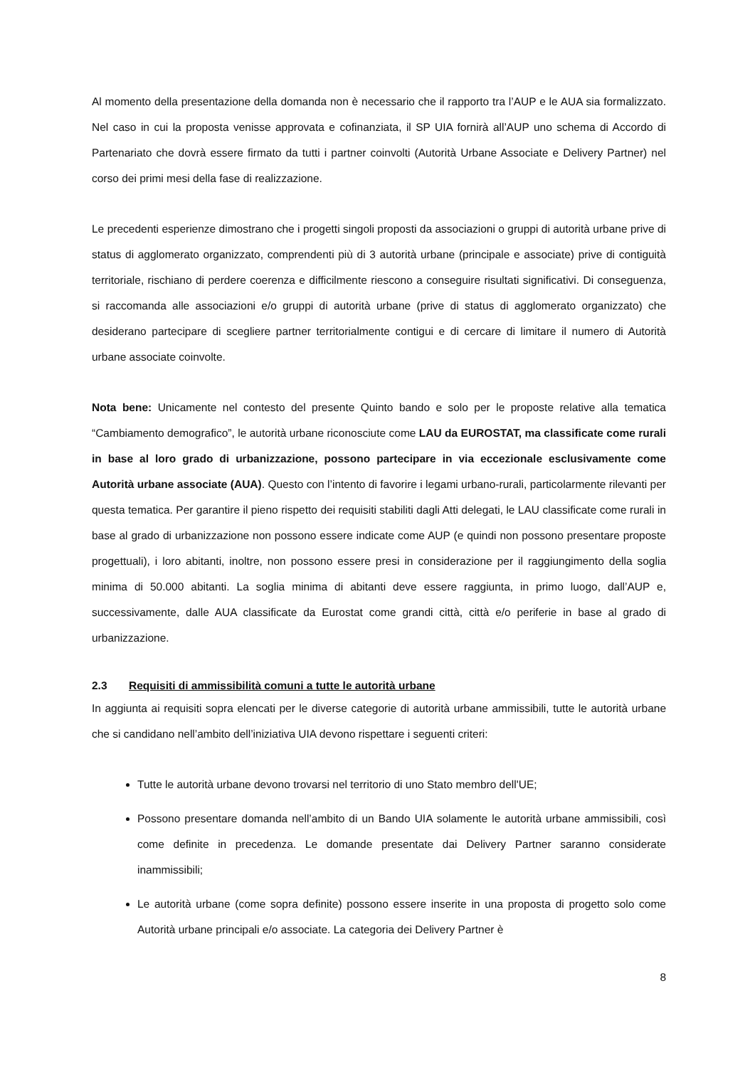Al momento della presentazione della domanda non è necessario che il rapporto tra l’AUP e le AUA sia formalizzato. Nel caso in cui la proposta venisse approvata e cofinanziata, il SP UIA fornirà all’AUP uno schema di Accordo di Partenariato che dovrà essere firmato da tutti i partner coinvolti (Autorità Urbane Associate e Delivery Partner) nel corso dei primi mesi della fase di realizzazione.
Le precedenti esperienze dimostrano che i progetti singoli proposti da associazioni o gruppi di autorità urbane prive di status di agglomerato organizzato, comprendenti più di 3 autorità urbane (principale e associate) prive di contiguità territoriale, rischiano di perdere coerenza e difficilmente riescono a conseguire risultati significativi. Di conseguenza, si raccomanda alle associazioni e/o gruppi di autorità urbane (prive di status di agglomerato organizzato) che desiderano partecipare di scegliere partner territorialmente contigui e di cercare di limitare il numero di Autorità urbane associate coinvolte.
Nota bene: Unicamente nel contesto del presente Quinto bando e solo per le proposte relative alla tematica “Cambiamento demografico”, le autorità urbane riconosciute come LAU da EUROSTAT, ma classificate come rurali in base al loro grado di urbanizzazione, possono partecipare in via eccezionale esclusivamente come Autorità urbane associate (AUA). Questo con l’intento di favorire i legami urbano-rurali, particolarmente rilevanti per questa tematica. Per garantire il pieno rispetto dei requisiti stabiliti dagli Atti delegati, le LAU classificate come rurali in base al grado di urbanizzazione non possono essere indicate come AUP (e quindi non possono presentare proposte progettuali), i loro abitanti, inoltre, non possono essere presi in considerazione per il raggiungimento della soglia minima di 50.000 abitanti. La soglia minima di abitanti deve essere raggiunta, in primo luogo, dall’AUP e, successivamente, dalle AUA classificate da Eurostat come grandi città, città e/o periferie in base al grado di urbanizzazione.
2.3 Requisiti di ammissibilità comuni a tutte le autorità urbane
In aggiunta ai requisiti sopra elencati per le diverse categorie di autorità urbane ammissibili, tutte le autorità urbane che si candidano nell’ambito dell’iniziativa UIA devono rispettare i seguenti criteri:
Tutte le autorità urbane devono trovarsi nel territorio di uno Stato membro dell'UE;
Possono presentare domanda nell’ambito di un Bando UIA solamente le autorità urbane ammissibili, così come definite in precedenza. Le domande presentate dai Delivery Partner saranno considerate inammissibili;
Le autorità urbane (come sopra definite) possono essere inserite in una proposta di progetto solo come Autorità urbane principali e/o associate. La categoria dei Delivery Partner è
8